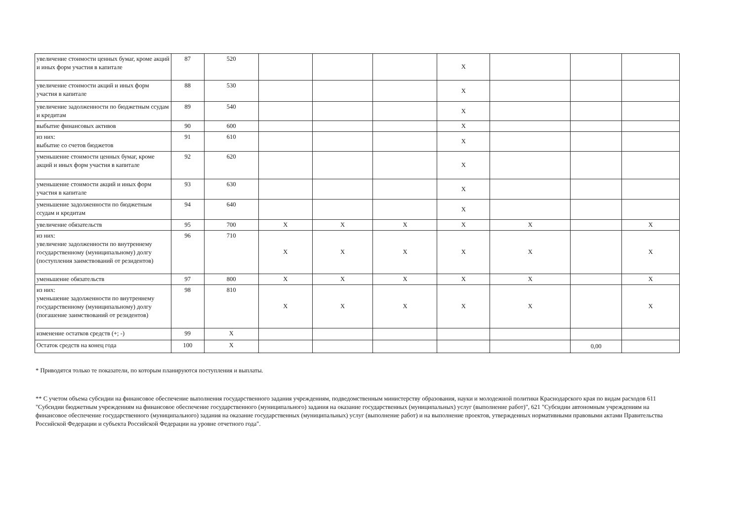| увеличение стоимости ценных бумаг, кроме акций и иных форм участия в капитале | 87 | 520 | | | | X | | | |
| увеличение стоимости акций и иных форм участия в капитале | 88 | 530 | | | | X | | | |
| увеличение задолженности по бюджетным ссудам и кредитам | 89 | 540 | | | | X | | | |
| выбытие финансовых активов | 90 | 600 | | | | X | | | |
| из них: выбытие со счетов бюджетов | 91 | 610 | | | | X | | | |
| уменьшение стоимости ценных бумаг, кроме акций и иных форм участия в капитале | 92 | 620 | | | | X | | | |
| уменьшение стоимости акций и иных форм участия в капитале | 93 | 630 | | | | X | | | |
| уменьшение задолженности по бюджетным ссудам и кредитам | 94 | 640 | | | | X | | | |
| увеличение обязательств | 95 | 700 | X | X | X | X | X | | X |
| из них: увеличение задолженности по внутреннему государственному (муниципальному) долгу (поступления заимствований от резидентов) | 96 | 710 | X | X | X | X | X | | X |
| уменьшение обязательств | 97 | 800 | X | X | X | X | X | | X |
| из них: уменьшение задолженности по внутреннему государственному (муниципальному) долгу (погашение заимствований от резидентов) | 98 | 810 | X | X | X | X | X | | X |
| изменение остатков средств (+; -) | 99 | X | | | | | | | |
| Остаток средств на конец года | 100 | X | | | | | | 0,00 | |
* Приводятся только те показатели, по которым планируются поступления и выплаты.
** С учетом объема субсидии на финансовое обеспечение выполнения государственного задания учреждениям, подведомственным министерству образования, науки и молодежной политики Краснодарского края по видам расходов 611 "Субсидии бюджетным учреждениям на финансовое обеспечение государственного (муниципального) задания на оказание государственных (муниципальных) услуг (выполнение работ)", 621 "Субсидии автономным учреждениям на финансовое обеспечение государственного (муниципального) задания на оказание государственных (муниципальных) услуг (выполнение работ) и на выполнение проектов, утвержденных нормативными правовыми актами Правительства Российской Федерации и субъекта Российской Федерации на уровне отчетного года".